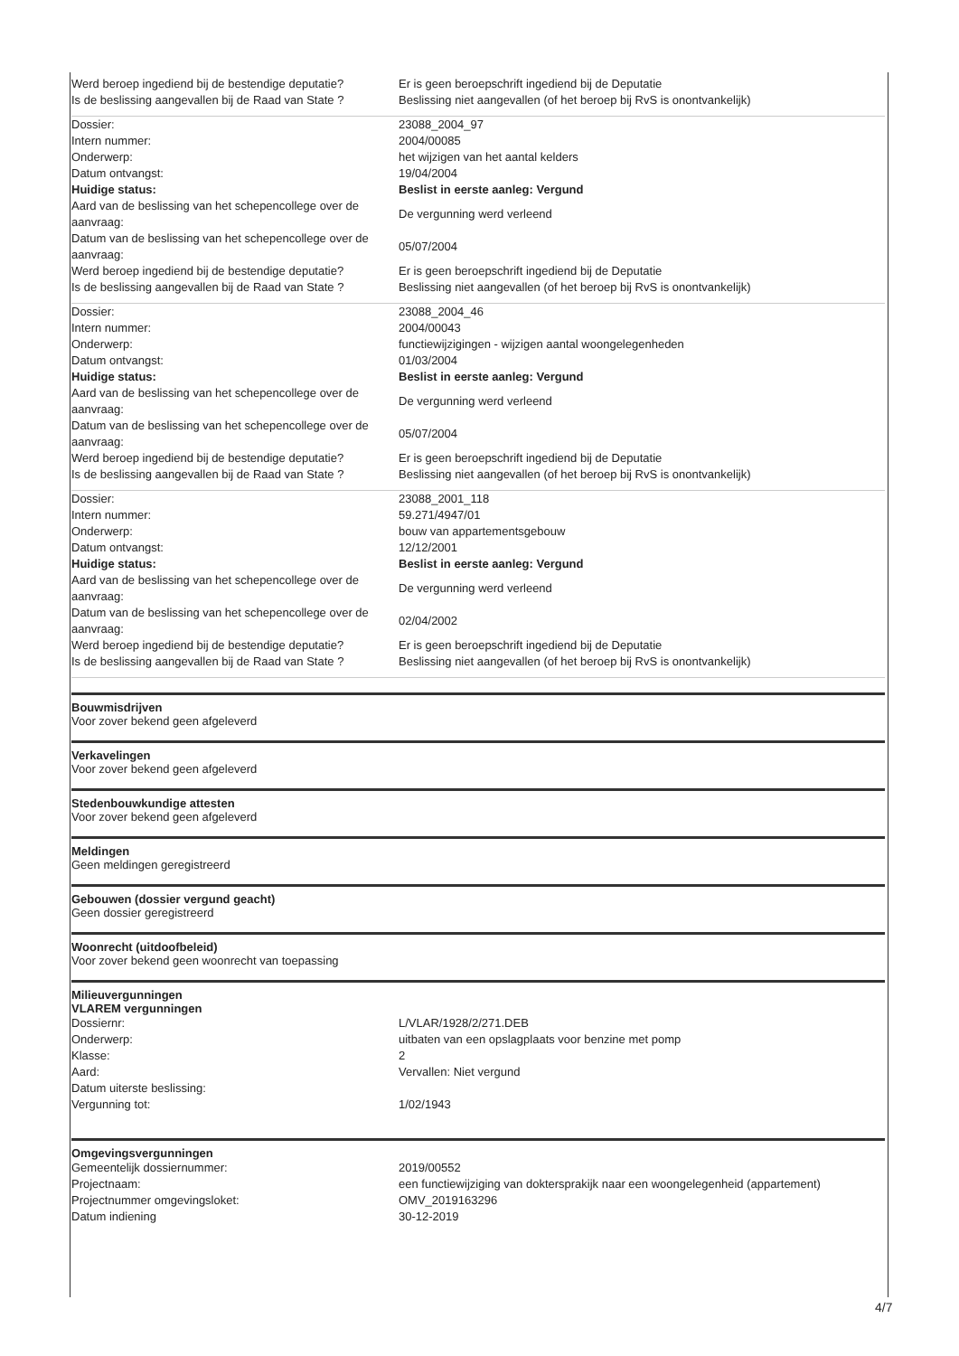| Werd beroep ingediend bij de bestendige deputatie? | Er is geen beroepschrift ingediend bij de Deputatie |
| Is de beslissing aangevallen bij de Raad van State ? | Beslissing niet aangevallen (of het beroep bij RvS is onontvankelijk) |
| Dossier: | 23088_2004_97 |
| Intern nummer: | 2004/00085 |
| Onderwerp: | het wijzigen van het aantal kelders |
| Datum ontvangst: | 19/04/2004 |
| Huidige status: | Beslist in eerste aanleg: Vergund |
| Aard van de beslissing van het schepencollege over de aanvraag: | De vergunning werd verleend |
| Datum van de beslissing van het schepencollege over de aanvraag: | 05/07/2004 |
| Werd beroep ingediend bij de bestendige deputatie? | Er is geen beroepschrift ingediend bij de Deputatie |
| Is de beslissing aangevallen bij de Raad van State ? | Beslissing niet aangevallen (of het beroep bij RvS is onontvankelijk) |
| Dossier: | 23088_2004_46 |
| Intern nummer: | 2004/00043 |
| Onderwerp: | functiewijzigingen - wijzigen aantal woongelegenheden |
| Datum ontvangst: | 01/03/2004 |
| Huidige status: | Beslist in eerste aanleg: Vergund |
| Aard van de beslissing van het schepencollege over de aanvraag: | De vergunning werd verleend |
| Datum van de beslissing van het schepencollege over de aanvraag: | 05/07/2004 |
| Werd beroep ingediend bij de bestendige deputatie? | Er is geen beroepschrift ingediend bij de Deputatie |
| Is de beslissing aangevallen bij de Raad van State ? | Beslissing niet aangevallen (of het beroep bij RvS is onontvankelijk) |
| Dossier: | 23088_2001_118 |
| Intern nummer: | 59.271/4947/01 |
| Onderwerp: | bouw van appartementsgebouw |
| Datum ontvangst: | 12/12/2001 |
| Huidige status: | Beslist in eerste aanleg: Vergund |
| Aard van de beslissing van het schepencollege over de aanvraag: | De vergunning werd verleend |
| Datum van de beslissing van het schepencollege over de aanvraag: | 02/04/2002 |
| Werd beroep ingediend bij de bestendige deputatie? | Er is geen beroepschrift ingediend bij de Deputatie |
| Is de beslissing aangevallen bij de Raad van State ? | Beslissing niet aangevallen (of het beroep bij RvS is onontvankelijk) |
Bouwmisdrijven
Voor zover bekend geen afgeleverd
Verkavelingen
Voor zover bekend geen afgeleverd
Stedenbouwkundige attesten
Voor zover bekend geen afgeleverd
Meldingen
Geen meldingen geregistreerd
Gebouwen (dossier vergund geacht)
Geen dossier geregistreerd
Woonrecht (uitdoofbeleid)
Voor zover bekend geen woonrecht van toepassing
Milieuvergunningen
VLAREM vergunningen
| Dossiernr: | L/VLAR/1928/2/271.DEB |
| Onderwerp: | uitbaten van een opslagplaats voor benzine met pomp |
| Klasse: | 2 |
| Aard: | Vervallen: Niet vergund |
| Datum uiterste beslissing: | |
| Vergunning tot: | 1/02/1943 |
Omgevingsvergunningen
| Gemeentelijk dossiernummer: | 2019/00552 |
| Projectnaam: | een functiewijziging van doktersprakijk naar een woongelegenheid (appartement) |
| Projectnummer omgevingsloket: | OMV_2019163296 |
| Datum indiening | 30-12-2019 |
4/7